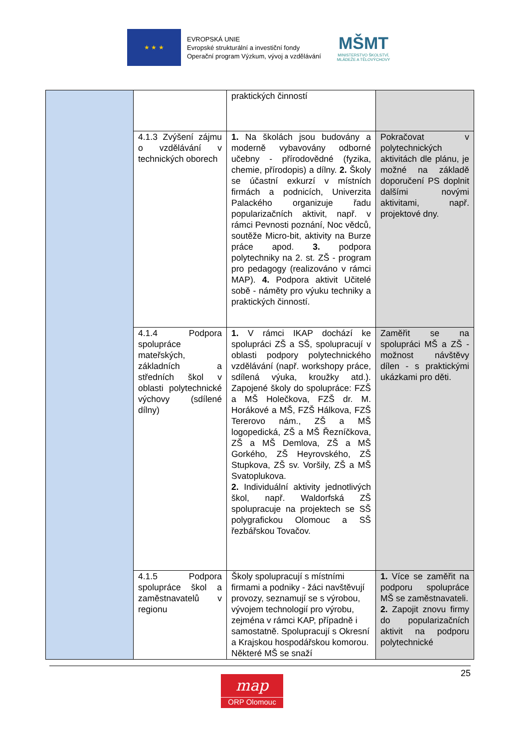★ ★ ★
EVROPSKÁ UNIE
Evropské strukturální a investiční fondy
Operační program Výzkum, vývoj a vzdělávání
MŠMT
MINISTERSTVO ŠKOLSTVÍ,
MLÁDEŽE A TĚLOVÝCHOVY
| | | praktických činností | |
| | 4.1.3 Zvýšení zájmu o vzdělávání v technických oborech | 1. Na školách jsou budovány a moderně vybavovány odborné učebny - přírodovědné (fyzika, chemie, přírodopis) a dílny. 2. Školy se účastní exkurzí v místních firmách a podnicích, Univerzita Palackého organizuje řadu popularizačních aktivit, např. v rámci Pevnosti poznání, Noc vědců, soutěže Micro-bit, aktivity na Burze práce apod. 3. podpora polytechniky na 2. st. ZŠ - program pro pedagogy (realizováno v rámci MAP). 4. Podpora aktivit Učitelé sobě - náměty pro výuku techniky a praktických činností. | Pokračovat v polytechnických aktivitách dle plánu, je možné na základě doporučení PS doplnit dalšími novými aktivitami, např. projektové dny. |
| | 4.1.4 Podpora spolupráce mateřských, základních a středních škol v oblasti polytechnické výchovy (sdílené dílny) | 1. V rámci IKAP dochází ke spolupráci ZŠ a SŠ, spolupracují v oblasti podpory polytechnického vzdělávání (např. workshopy práce, sdílená výuka, kroužky atd.). Zapojené školy do spolupráce: FZŠ a MŠ Holečkova, FZŠ dr. M. Horákové a MŠ, FZŠ Hálkova, FZŠ Tererovo nám., ZŠ a MŠ logopedická, ZŠ a MŠ Řezníčkova, ZŠ a MŠ Demlova, ZŠ a MŠ Gorkého, ZŠ Heyrovského, ZŠ Stupkova, ZŠ sv. Voršily, ZŠ a MŠ Svatoplukova. 2. Individuální aktivity jednotlivých škol, např. Waldorfská ZŠ spolupracuje na projektech se SŠ polygrafickou Olomouc a SŠ řezbářskou Tovačov. | Zaměřit se na spolupráci MŠ a ZŠ - možnost návštěvy dílen - s praktickými ukázkami pro děti. |
| | 4.1.5 Podpora spolupráce škol a zaměstnavatelů v regionu | Školy spolupracují s místními firmami a podniky - žáci navštěvují provozy, seznamují se s výrobou, vývojem technologií pro výrobu, zejména v rámci KAP, případně i samostatně. Spolupracují s Okresní a Krajskou hospodářskou komorou. Některé MŠ se snaží | 1. Více se zaměřit na podporu spolupráce MŠ se zaměstnavateli. 2. Zapojit znovu firmy do popularizačních aktivit na podporu polytechnické |
25
map
ORP Olomouc